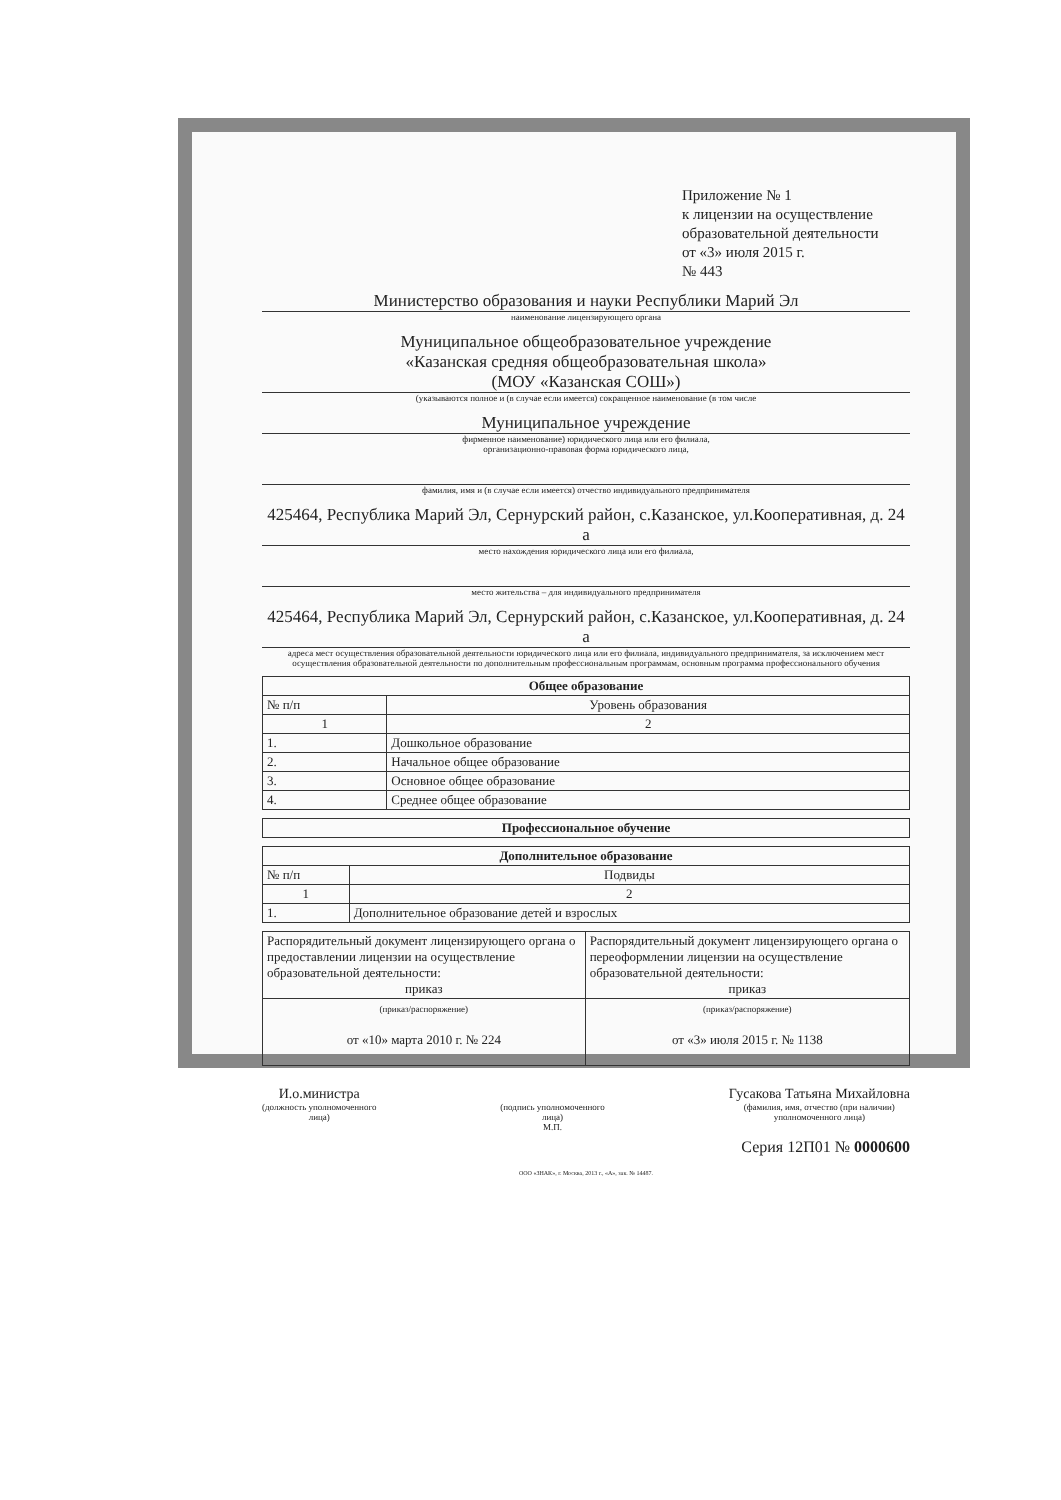Приложение № 1
к лицензии на осуществление образовательной деятельности
от «3» июля 2015 г.
№ 443
Министерство образования и науки Республики Марий Эл
наименование лицензирующего органа
Муниципальное общеобразовательное учреждение
«Казанская средняя общеобразовательная школа»
(МОУ «Казанская СОШ»)
(указываются полное и (в случае если имеется) сокращенное наименование (в том числе
Муниципальное учреждение
фирменное наименование) юридического лица или его филиала,
организационно-правовая форма юридического лица,
фамилия, имя и (в случае если имеется) отчество индивидуального предпринимателя
425464, Республика Марий Эл, Сернурский район, с.Казанское, ул.Кооперативная, д. 24 а
место нахождения юридического лица или его филиала,
место жительства – для индивидуального предпринимателя
425464, Республика Марий Эл, Сернурский район, с.Казанское, ул.Кооперативная, д. 24 а
адреса мест осуществления образовательной деятельности юридического лица или его филиала, индивидуального предпринимателя, за исключением мест осуществления образовательной деятельности по дополнительным профессиональным программам, основным программа профессионального обучения
| Общее образование | |
| --- | --- |
| № п/п | Уровень образования |
| 1 | 2 |
| 1. | Дошкольное образование |
| 2. | Начальное общее образование |
| 3. | Основное общее образование |
| 4. | Среднее общее образование |
| Профессиональное обучение |
| --- |
| Дополнительное образование | |
| --- | --- |
| № п/п | Подвиды |
| 1 | 2 |
| 1. | Дополнительное образование детей и взрослых |
| Распорядительный документ лицензирующего органа о предоставлении лицензии на осуществление образовательной деятельности: приказ | Распорядительный документ лицензирующего органа о переоформлении лицензии на осуществление образовательной деятельности: приказ |
| (приказ/распоряжение) от «10» марта 2010 г. № 224 | (приказ/распоряжение) от «3» июля 2015 г. № 1138 |
И.о.министра
(должность уполномоченного
лица)
(подпись уполномоченного
лица)
М.П.
Гусакова Татьяна Михайловна
(фамилия, имя, отчество (при наличии)
уполномоченного лица)
Серия 12П01 № 0000600
ООО «ЗНАК», г. Москва, 2013 г., «А», зак. № 14487.